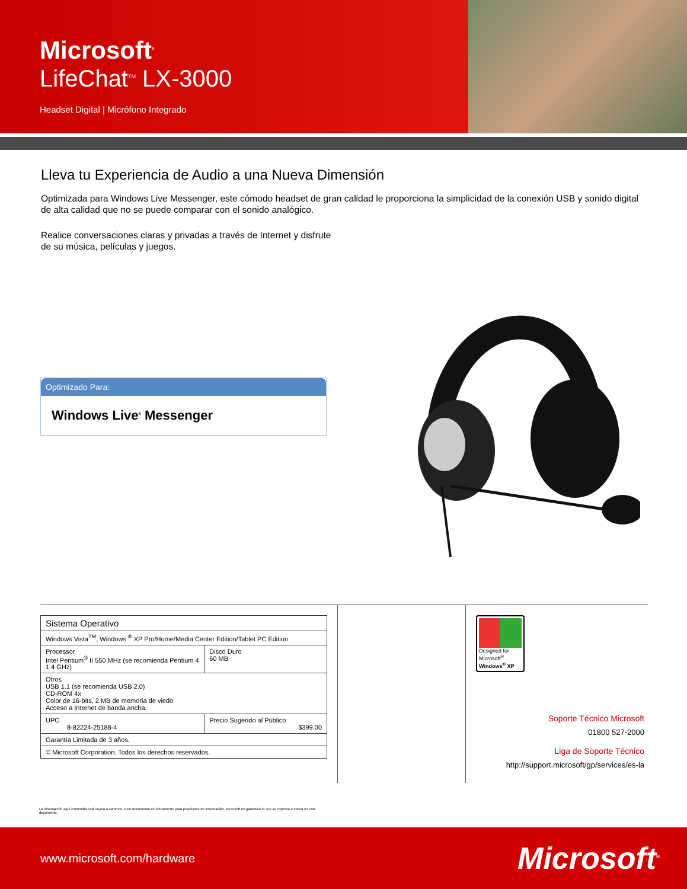Microsoft<sup>®</sup>
LifeChat<sup>TM</sup> LX-3000
Headset Digital | Micrófono Integrado
Lleva tu Experiencia de Audio a una Nueva Dimensión
Optimizada para Windows Live Messenger, este cómodo headset de gran calidad le proporciona la simplicidad de la conexión USB y sonido digital de alta calidad que no se puede comparar con el sonido analógico.
Realice conversaciones claras y privadas a través de Internet y disfrute de su música, películas y juegos.
Optimizado Para:
Windows Live<sup>®</sup> Messenger
| Sistema Operativo | | |
| Windows Vista<sup>TM</sup>, Windows <sup>®</sup> XP Pro/Home/Media Center Edition/Tablet PC Edition | | |
| Processor Intel Pentium<sup>®</sup> II 550 MHz (se recomienda Pentium 4 1.4 GHz) | | Disco Duro 60 MB |
| Otros USB 1.1 (se recomienda USB 2.0) CD-ROM 4x Color de 16-bits, 2 MB de memoria de viedo Acceso a Internet de banda ancha. | | |
| UPC 8-82224-25188-4 | Precio Sugerido al Público $399.00 | |
| Garantía Limitada de 3 años. | | |
| © Microsoft Corporation. Todos los derechos reservados. | | |
Designed for
Microsoft<sup>®</sup>
Windows<sup>®</sup> XP
Soporte Técnico Microsoft
01800 527-2000
Liga de Soporte Técnico
http://support.microsoft/gp/services/es-la
La información aquí contenida está sujeta a cambios. Este documento es únicamente para propósitos de información. Microsoft no garantiza lo que se expresa o indica en este documento.
www.microsoft.com/hardware
Microsoft<sup>®</sup>